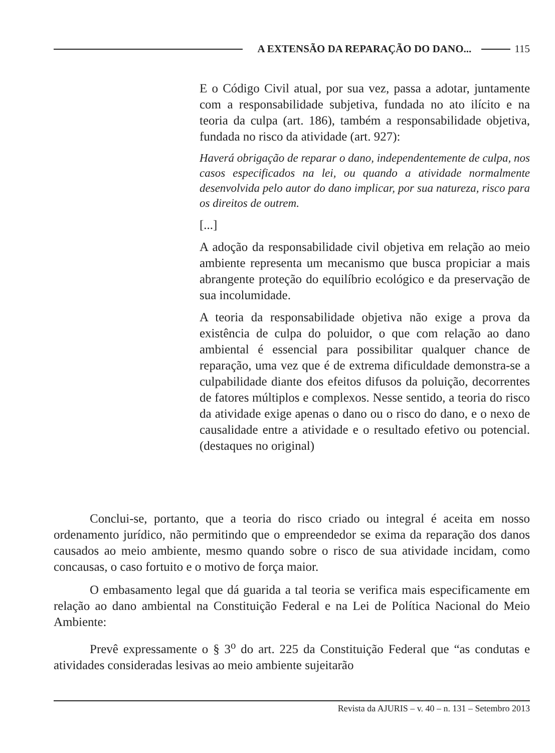A EXTENSÃO DA REPARAÇÃO DO DANO... 115
E o Código Civil atual, por sua vez, passa a adotar, juntamente com a responsabilidade subjetiva, fundada no ato ilícito e na teoria da culpa (art. 186), também a responsabilidade objetiva, fundada no risco da atividade (art. 927):
Haverá obrigação de reparar o dano, independentemente de culpa, nos casos especificados na lei, ou quando a atividade normalmente desenvolvida pelo autor do dano implicar, por sua natureza, risco para os direitos de outrem.
[...]
A adoção da responsabilidade civil objetiva em relação ao meio ambiente representa um mecanismo que busca propiciar a mais abrangente proteção do equilíbrio ecológico e da preservação de sua incolumidade.
A teoria da responsabilidade objetiva não exige a prova da existência de culpa do poluidor, o que com relação ao dano ambiental é essencial para possibilitar qualquer chance de reparação, uma vez que é de extrema dificuldade demonstra-se a culpabilidade diante dos efeitos difusos da poluição, decorrentes de fatores múltiplos e complexos. Nesse sentido, a teoria do risco da atividade exige apenas o dano ou o risco do dano, e o nexo de causalidade entre a atividade e o resultado efetivo ou potencial. (destaques no original)
Conclui-se, portanto, que a teoria do risco criado ou integral é aceita em nosso ordenamento jurídico, não permitindo que o empreendedor se exima da reparação dos danos causados ao meio ambiente, mesmo quando sobre o risco de sua atividade incidam, como concausas, o caso fortuito e o motivo de força maior.
O embasamento legal que dá guarida a tal teoria se verifica mais especificamente em relação ao dano ambiental na Constituição Federal e na Lei de Política Nacional do Meio Ambiente:
Prevê expressamente o § 3<sup>o</sup> do art. 225 da Constituição Federal que “as condutas e atividades consideradas lesivas ao meio ambiente sujeitarão
Revista da AJURIS – v. 40 – n. 131 – Setembro 2013